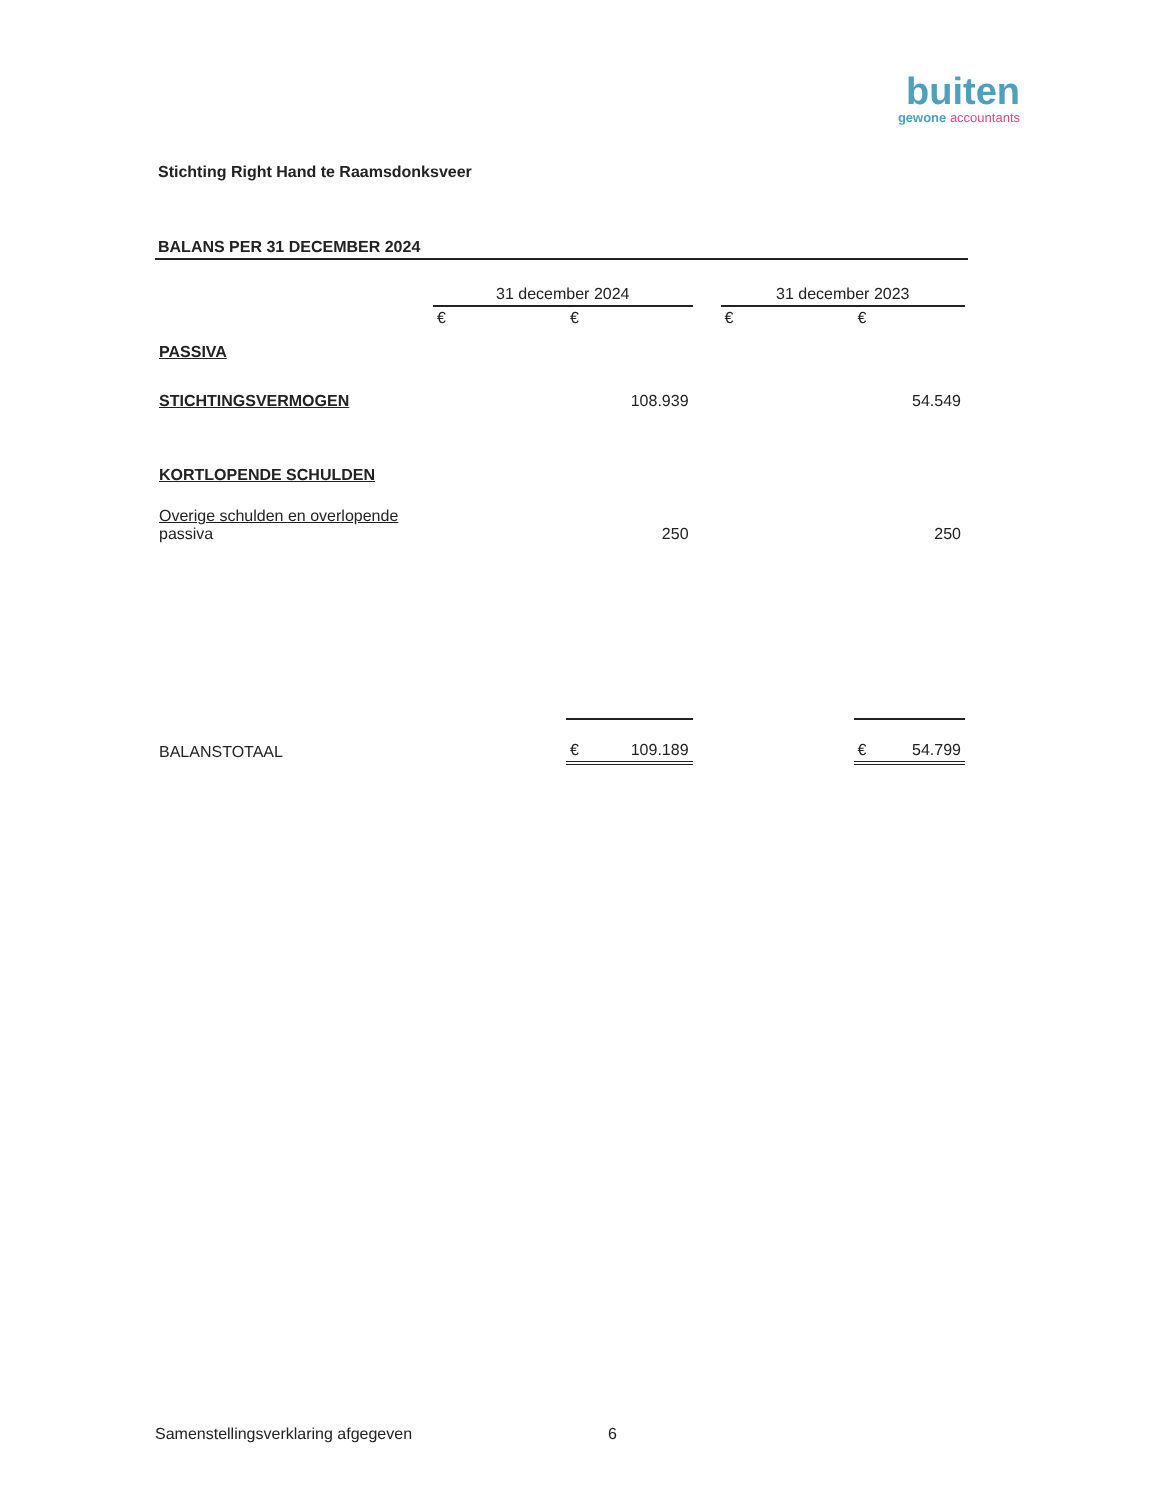buiten
gewone accountants
Stichting Right Hand te Raamsdonksveer
BALANS PER 31 DECEMBER 2024
| | 31 december 2024 | | | 31 december 2023 | |
| | € | € | | € | € |
| PASSIVA | | | | | |
| STICHTINGSVERMOGEN | | 108.939 | | | 54.549 |
| KORTLOPENDE SCHULDEN | | | | | |
| Overige schulden en overlopende passiva | | 250 | | | 250 |
| BALANSTOTAAL | | € 109.189 | | | € 54.799 |
Samenstellingsverklaring afgegeven
6